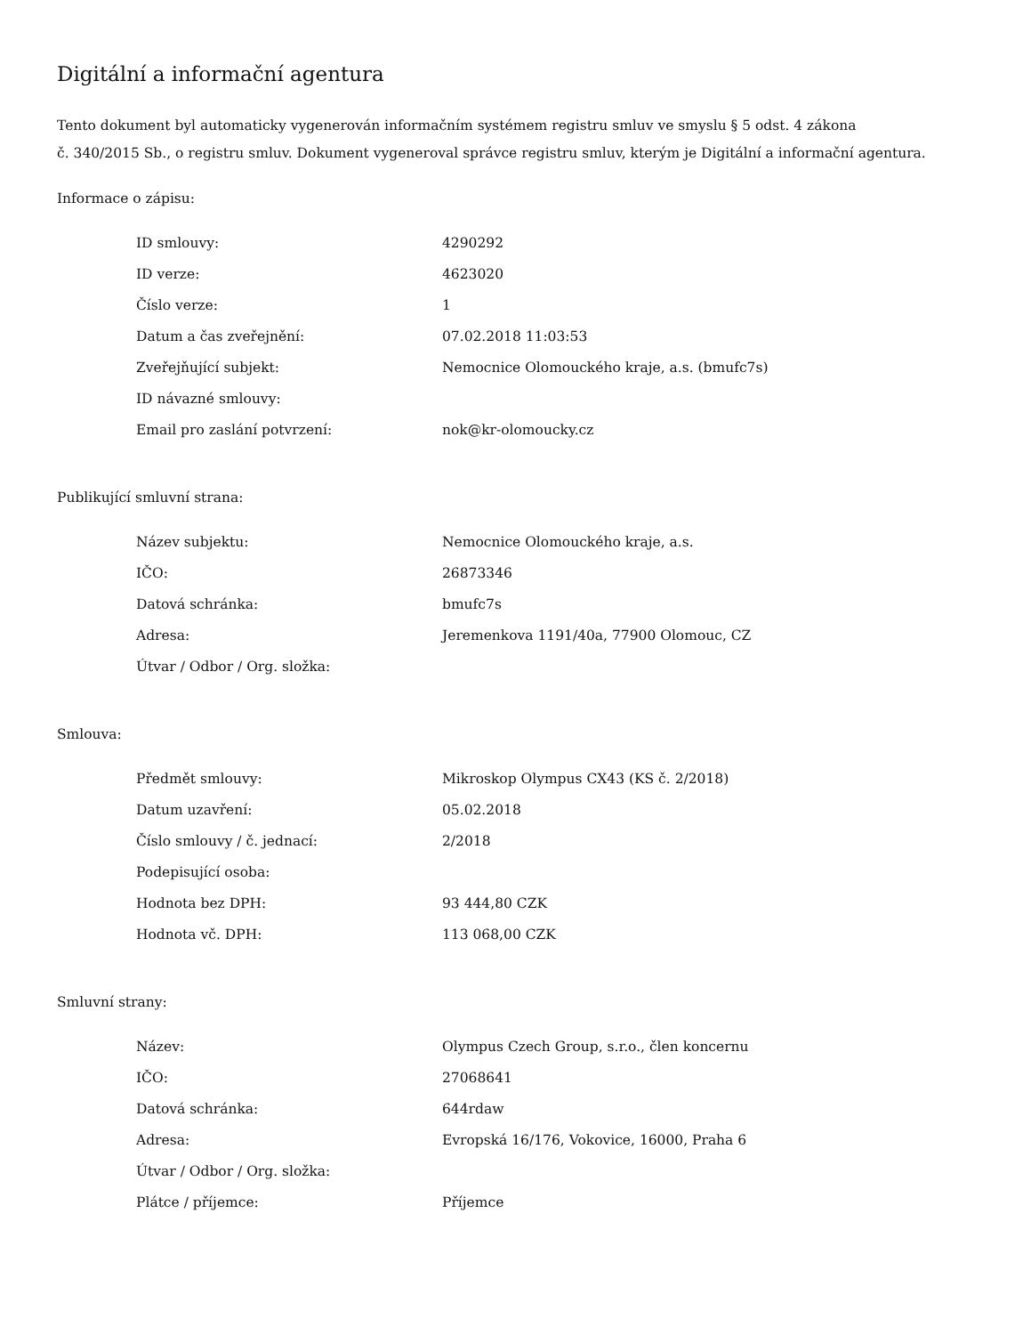Digitální a informační agentura
Tento dokument byl automaticky vygenerován informačním systémem registru smluv ve smyslu § 5 odst. 4 zákona
č. 340/2015 Sb., o registru smluv. Dokument vygeneroval správce registru smluv, kterým je Digitální a informační agentura.
Informace o zápisu:
| ID smlouvy: | 4290292 |
| ID verze: | 4623020 |
| Číslo verze: | 1 |
| Datum a čas zveřejnění: | 07.02.2018 11:03:53 |
| Zveřejňující subjekt: | Nemocnice Olomouckého kraje, a.s. (bmufc7s) |
| ID návazné smlouvy: | |
| Email pro zaslání potvrzení: | nok@kr-olomoucky.cz |
Publikující smluvní strana:
| Název subjektu: | Nemocnice Olomouckého kraje, a.s. |
| IČO: | 26873346 |
| Datová schránka: | bmufc7s |
| Adresa: | Jeremenkova 1191/40a, 77900 Olomouc, CZ |
| Útvar / Odbor / Org. složka: | |
Smlouva:
| Předmět smlouvy: | Mikroskop Olympus CX43 (KS č. 2/2018) |
| Datum uzavření: | 05.02.2018 |
| Číslo smlouvy / č. jednací: | 2/2018 |
| Podepisující osoba: | |
| Hodnota bez DPH: | 93 444,80 CZK |
| Hodnota vč. DPH: | 113 068,00 CZK |
Smluvní strany:
| Název: | Olympus Czech Group, s.r.o., člen koncernu |
| IČO: | 27068641 |
| Datová schránka: | 644rdaw |
| Adresa: | Evropská 16/176, Vokovice, 16000, Praha 6 |
| Útvar / Odbor / Org. složka: | |
| Plátce / příjemce: | Příjemce |